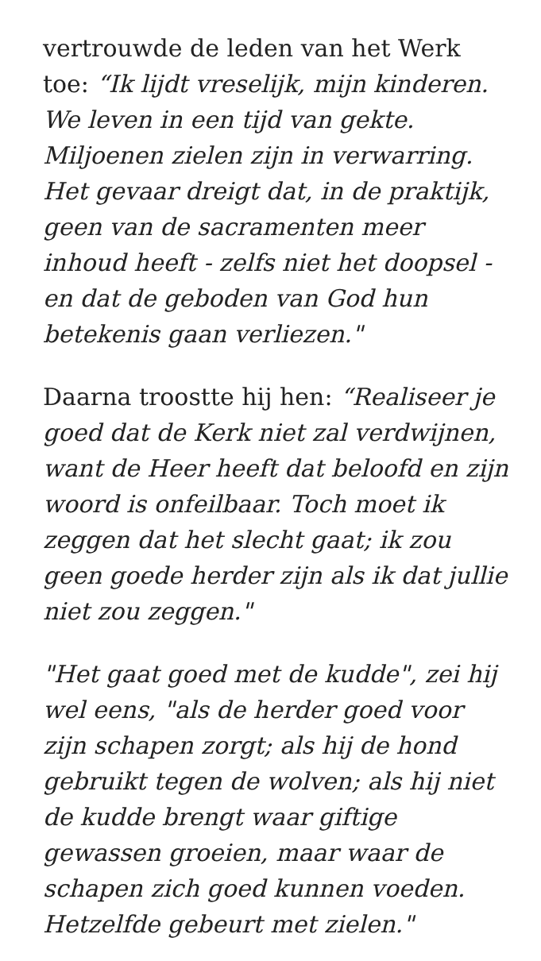vertrouwde de leden van het Werk toe: “Ik lijdt vreselijk, mijn kinderen. We leven in een tijd van gekte. Miljoenen zielen zijn in verwarring. Het gevaar dreigt dat, in de praktijk, geen van de sacramenten meer inhoud heeft - zelfs niet het doopsel - en dat de geboden van God hun betekenis gaan verliezen."
Daarna troostte hij hen: “Realiseer je goed dat de Kerk niet zal verdwijnen, want de Heer heeft dat beloofd en zijn woord is onfeilbaar. Toch moet ik zeggen dat het slecht gaat; ik zou geen goede herder zijn als ik dat jullie niet zou zeggen."
"Het gaat goed met de kudde", zei hij wel eens, "als de herder goed voor zijn schapen zorgt; als hij de hond gebruikt tegen de wolven; als hij niet de kudde brengt waar giftige gewassen groeien, maar waar de schapen zich goed kunnen voeden. Hetzelfde gebeurt met zielen."